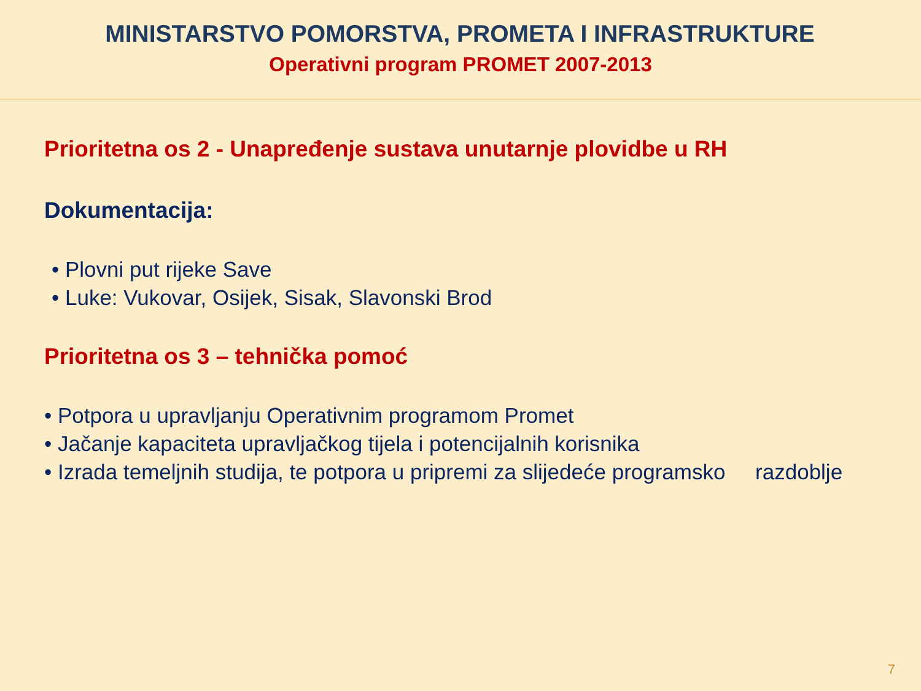MINISTARSTVO POMORSTVA, PROMETA I INFRASTRUKTURE
Operativni program PROMET 2007-2013
Prioritetna os 2 - Unapređenje sustava unutarnje plovidbe u RH
Dokumentacija:
• Plovni put rijeke Save
• Luke: Vukovar, Osijek, Sisak, Slavonski Brod
Prioritetna os 3 – tehnička pomoć
• Potpora u upravljanju Operativnim programom Promet
• Jačanje kapaciteta upravljačkog tijela i potencijalnih korisnika
• Izrada temeljnih studija, te potpora u pripremi za slijedeće programsko razdoblje
7